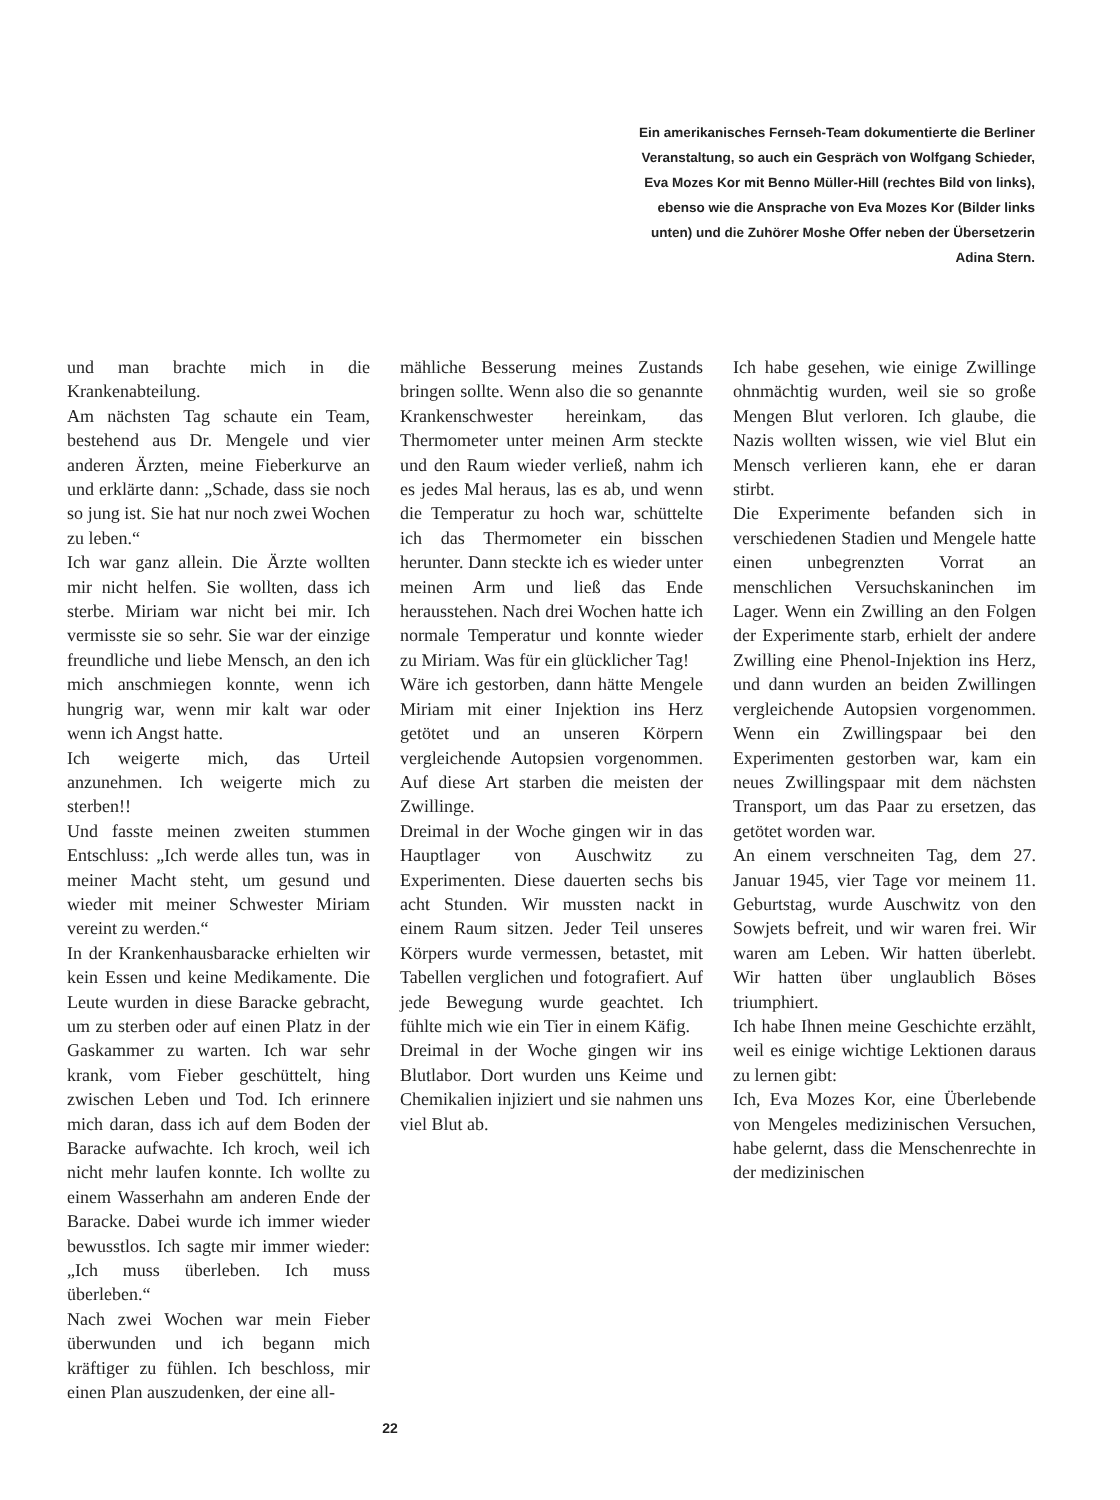Ein amerikanisches Fernseh-Team dokumentierte die Berliner Veranstaltung, so auch ein Gespräch von Wolfgang Schieder, Eva Mozes Kor mit Benno Müller-Hill (rechtes Bild von links), ebenso wie die Ansprache von Eva Mozes Kor (Bilder links unten) und die Zuhörer Moshe Offer neben der Übersetzerin Adina Stern.
und man brachte mich in die Krankenabteilung.
Am nächsten Tag schaute ein Team, bestehend aus Dr. Mengele und vier anderen Ärzten, meine Fieberkurve an und erklärte dann: „Schade, dass sie noch so jung ist. Sie hat nur noch zwei Wochen zu leben.“
Ich war ganz allein. Die Ärzte wollten mir nicht helfen. Sie wollten, dass ich sterbe. Miriam war nicht bei mir. Ich vermisste sie so sehr. Sie war der einzige freundliche und liebe Mensch, an den ich mich anschmiegen konnte, wenn ich hungrig war, wenn mir kalt war oder wenn ich Angst hatte.
Ich weigerte mich, das Urteil anzunehmen. Ich weigerte mich zu sterben!!
Und fasste meinen zweiten stummen Entschluss: „Ich werde alles tun, was in meiner Macht steht, um gesund und wieder mit meiner Schwester Miriam vereint zu werden.“
In der Krankenhausbaracke erhielten wir kein Essen und keine Medikamente. Die Leute wurden in diese Baracke gebracht, um zu sterben oder auf einen Platz in der Gaskammer zu warten. Ich war sehr krank, vom Fieber geschüttelt, hing zwischen Leben und Tod. Ich erinnere mich daran, dass ich auf dem Boden der Baracke aufwachte. Ich kroch, weil ich nicht mehr laufen konnte. Ich wollte zu einem Wasserhahn am anderen Ende der Baracke. Dabei wurde ich immer wieder bewusstlos. Ich sagte mir immer wieder: „Ich muss überleben. Ich muss überleben.“
Nach zwei Wochen war mein Fieber überwunden und ich begann mich kräftiger zu fühlen. Ich beschloss, mir einen Plan auszudenken, der eine all-
mähliche Besserung meines Zustands bringen sollte. Wenn also die so genannte Krankenschwester hereinkam, das Thermometer unter meinen Arm steckte und den Raum wieder verließ, nahm ich es jedes Mal heraus, las es ab, und wenn die Temperatur zu hoch war, schüttelte ich das Thermometer ein bisschen herunter. Dann steckte ich es wieder unter meinen Arm und ließ das Ende herausstehen. Nach drei Wochen hatte ich normale Temperatur und konnte wieder zu Miriam. Was für ein glücklicher Tag!
Wäre ich gestorben, dann hätte Mengele Miriam mit einer Injektion ins Herz getötet und an unseren Körpern vergleichende Autopsien vorgenommen. Auf diese Art starben die meisten der Zwillinge.
Dreimal in der Woche gingen wir in das Hauptlager von Auschwitz zu Experimenten. Diese dauerten sechs bis acht Stunden. Wir mussten nackt in einem Raum sitzen. Jeder Teil unseres Körpers wurde vermessen, betastet, mit Tabellen verglichen und fotografiert. Auf jede Bewegung wurde geachtet. Ich fühlte mich wie ein Tier in einem Käfig.
Dreimal in der Woche gingen wir ins Blutlabor. Dort wurden uns Keime und Chemikalien injiziert und sie nahmen uns viel Blut ab.
Ich habe gesehen, wie einige Zwillinge ohnmächtig wurden, weil sie so große Mengen Blut verloren. Ich glaube, die Nazis wollten wissen, wie viel Blut ein Mensch verlieren kann, ehe er daran stirbt.
Die Experimente befanden sich in verschiedenen Stadien und Mengele hatte einen unbegrenzten Vorrat an menschlichen Versuchskaninchen im Lager. Wenn ein Zwilling an den Folgen der Experimente starb, erhielt der andere Zwilling eine Phenol-Injektion ins Herz, und dann wurden an beiden Zwillingen vergleichende Autopsien vorgenommen. Wenn ein Zwillingspaar bei den Experimenten gestorben war, kam ein neues Zwillingspaar mit dem nächsten Transport, um das Paar zu ersetzen, das getötet worden war.
An einem verschneiten Tag, dem 27. Januar 1945, vier Tage vor meinem 11. Geburtstag, wurde Auschwitz von den Sowjets befreit, und wir waren frei. Wir waren am Leben. Wir hatten überlebt. Wir hatten über unglaublich Böses triumphiert.
Ich habe Ihnen meine Geschichte erzählt, weil es einige wichtige Lektionen daraus zu lernen gibt:
Ich, Eva Mozes Kor, eine Überlebende von Mengeles medizinischen Versuchen, habe gelernt, dass die Menschenrechte in der medizinischen
22